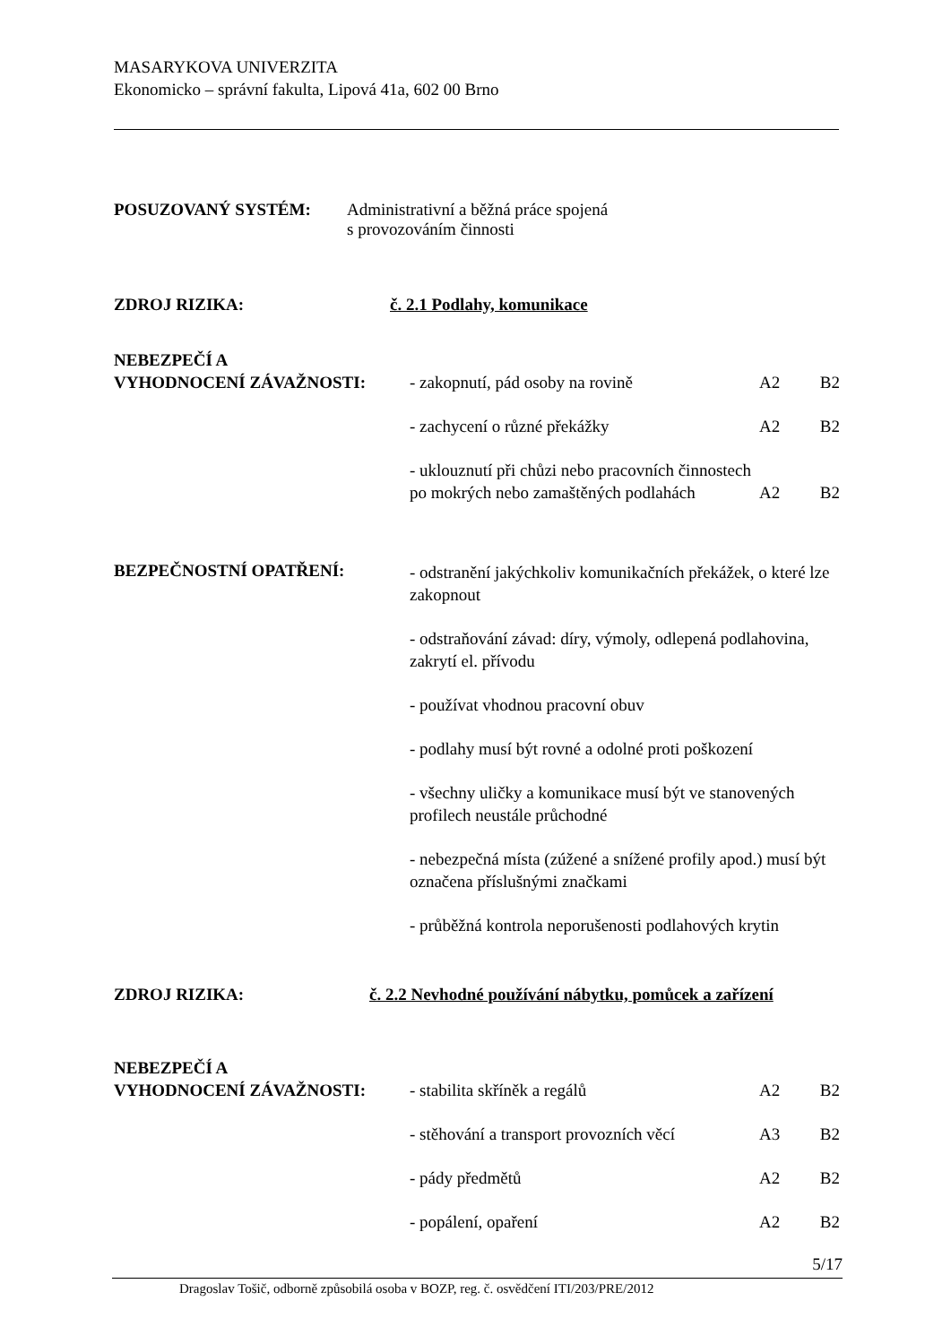MASARYKOVA UNIVERZITA
Ekonomicko – správní fakulta, Lipová 41a, 602 00 Brno
POSUZOVANÝ SYSTÉM: Administrativní a běžná práce spojená
s provozováním činnosti
ZDROJ RIZIKA: č. 2.1 Podlahy, komunikace
NEBEZPEČÍ A
VYHODNOCENÍ ZÁVAŽNOSTI:
- zakopnutí, pád osoby na rovině A2 B2
- zachycení o různé překážky A2 B2
- uklouznutí při chůzi nebo pracovních činnostech po mokrých nebo zamaštěných podlahách A2 B2
BEZPEČNOSTNÍ OPATŘENÍ:
- odstranění jakýchkoliv komunikačních překážek, o které lze zakopnout
- odstraňování závad: díry, výmoly, odlepená podlahovina, zakrytí el. přívodu
- používat vhodnou pracovní obuv
- podlahy musí být rovné a odolné proti poškození
- všechny uličky a komunikace musí být ve stanovených profilech neustále průchodné
- nebezpečná místa (zúžené a snížené profily apod.) musí být označena příslušnými značkami
- průběžná kontrola neporušenosti podlahových krytin
ZDROJ RIZIKA: č. 2.2 Nevhodné používání nábytku, pomůcek a zařízení
NEBEZPEČÍ A
VYHODNOCENÍ ZÁVAŽNOSTI:
- stabilita skříněk a regálů A2 B2
- stěhování a transport provozních věcí A3 B2
- pády předmětů A2 B2
- popálení, opaření A2 B2
5/17
Dragoslav Tošič, odborně způsobilá osoba v BOZP, reg. č. osvědčení ITI/203/PRE/2012